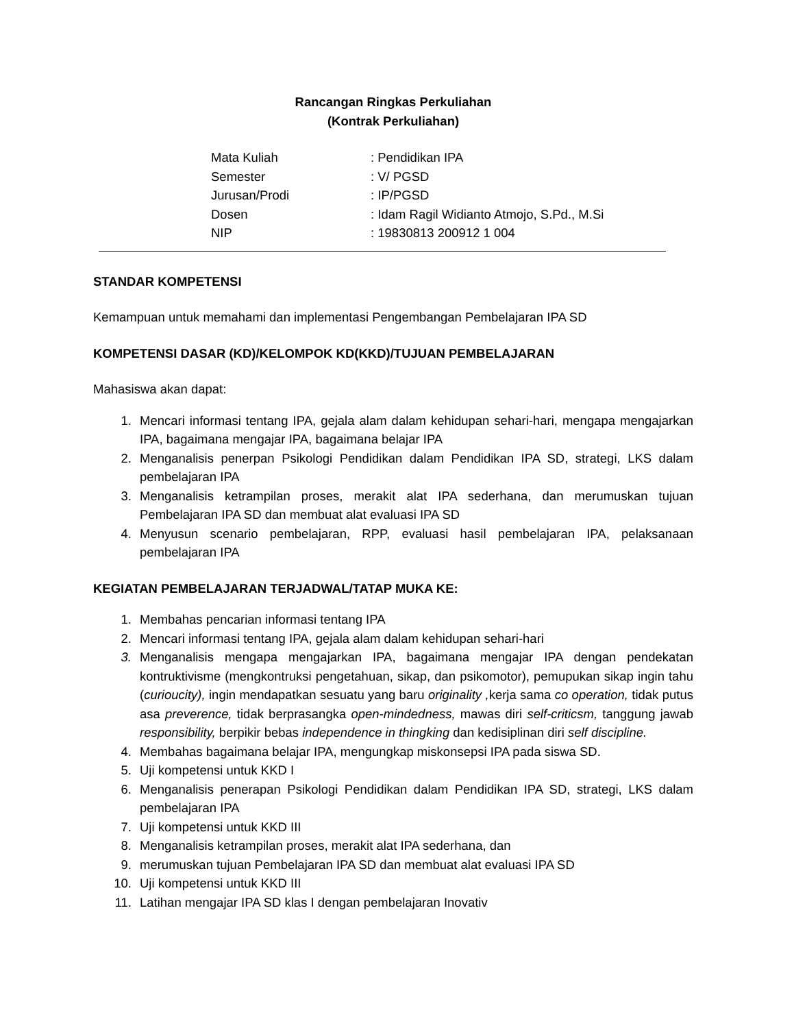Rancangan Ringkas Perkuliahan
(Kontrak Perkuliahan)
Mata Kuliah: Pendidikan IPA
Semester: V/ PGSD
Jurusan/Prodi: IP/PGSD
Dosen: Idam Ragil Widianto Atmojo, S.Pd., M.Si
NIP: 19830813 200912 1 004
STANDAR KOMPETENSI
Kemampuan untuk memahami dan implementasi Pengembangan Pembelajaran IPA SD
KOMPETENSI DASAR (KD)/KELOMPOK KD(KKD)/TUJUAN PEMBELAJARAN
Mahasiswa akan dapat:
1. Mencari informasi tentang IPA, gejala alam dalam kehidupan sehari-hari, mengapa mengajarkan IPA, bagaimana mengajar IPA, bagaimana belajar IPA
2. Menganalisis penerpan Psikologi Pendidikan dalam Pendidikan IPA SD, strategi, LKS dalam pembelajaran IPA
3. Menganalisis ketrampilan proses, merakit alat IPA sederhana, dan merumuskan tujuan Pembelajaran IPA SD dan membuat alat evaluasi IPA SD
4. Menyusun scenario pembelajaran, RPP, evaluasi hasil pembelajaran IPA, pelaksanaan pembelajaran IPA
KEGIATAN PEMBELAJARAN TERJADWAL/TATAP MUKA KE:
1. Membahas pencarian informasi tentang IPA
2. Mencari informasi tentang IPA, gejala alam dalam kehidupan sehari-hari
3. Menganalisis mengapa mengajarkan IPA, bagaimana mengajar IPA dengan pendekatan kontruktivisme (mengkontruksi pengetahuan, sikap, dan psikomotor), pemupukan sikap ingin tahu (curioucity), ingin mendapatkan sesuatu yang baru originality , kerja sama co operation, tidak putus asa preverence, tidak berprasangka open-mindedness, mawas diri self-criticsm, tanggung jawab responsibility, berpikir bebas independence in thingking dan kedisiplinan diri self discipline.
4. Membahas bagaimana belajar IPA, mengungkap miskonsepsi IPA pada siswa SD.
5. Uji kompetensi untuk KKD I
6. Menganalisis penerapan Psikologi Pendidikan dalam Pendidikan IPA SD, strategi, LKS dalam pembelajaran IPA
7. Uji kompetensi untuk KKD III
8. Menganalisis ketrampilan proses, merakit alat IPA sederhana, dan
9. merumuskan tujuan Pembelajaran IPA SD dan membuat alat evaluasi IPA SD
10. Uji kompetensi untuk KKD III
11. Latihan mengajar IPA SD klas I dengan pembelajaran Inovativ